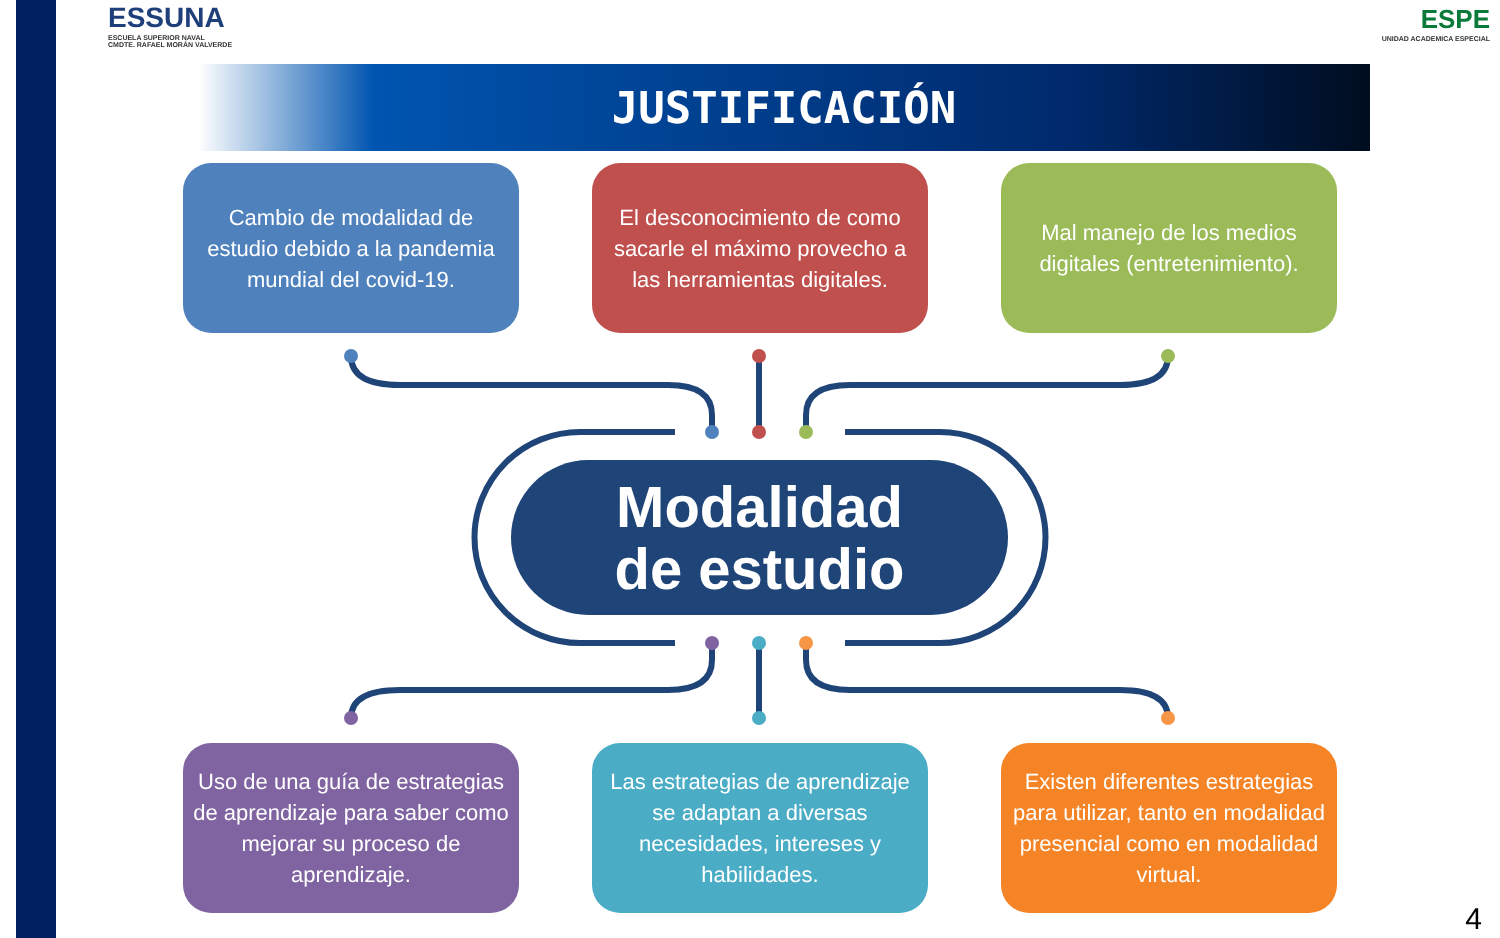ESSUNA
ESCUELA SUPERIOR NAVAL
CMDTE. RAFAEL MORÁN VALVERDE
ESPE
UNIDAD ACADEMICA ESPECIAL
JUSTIFICACIÓN
Cambio de modalidad de estudio debido a la pandemia mundial del covid-19.
El desconocimiento de como sacarle el máximo provecho a las herramientas digitales.
Mal manejo de los medios digitales (entretenimiento).
Modalidad
de estudio
Uso de una guía de estrategias de aprendizaje para saber como mejorar su proceso de aprendizaje.
Las estrategias de aprendizaje se adaptan a diversas necesidades, intereses y habilidades.
Existen diferentes estrategias para utilizar, tanto en modalidad presencial como en modalidad virtual.
4